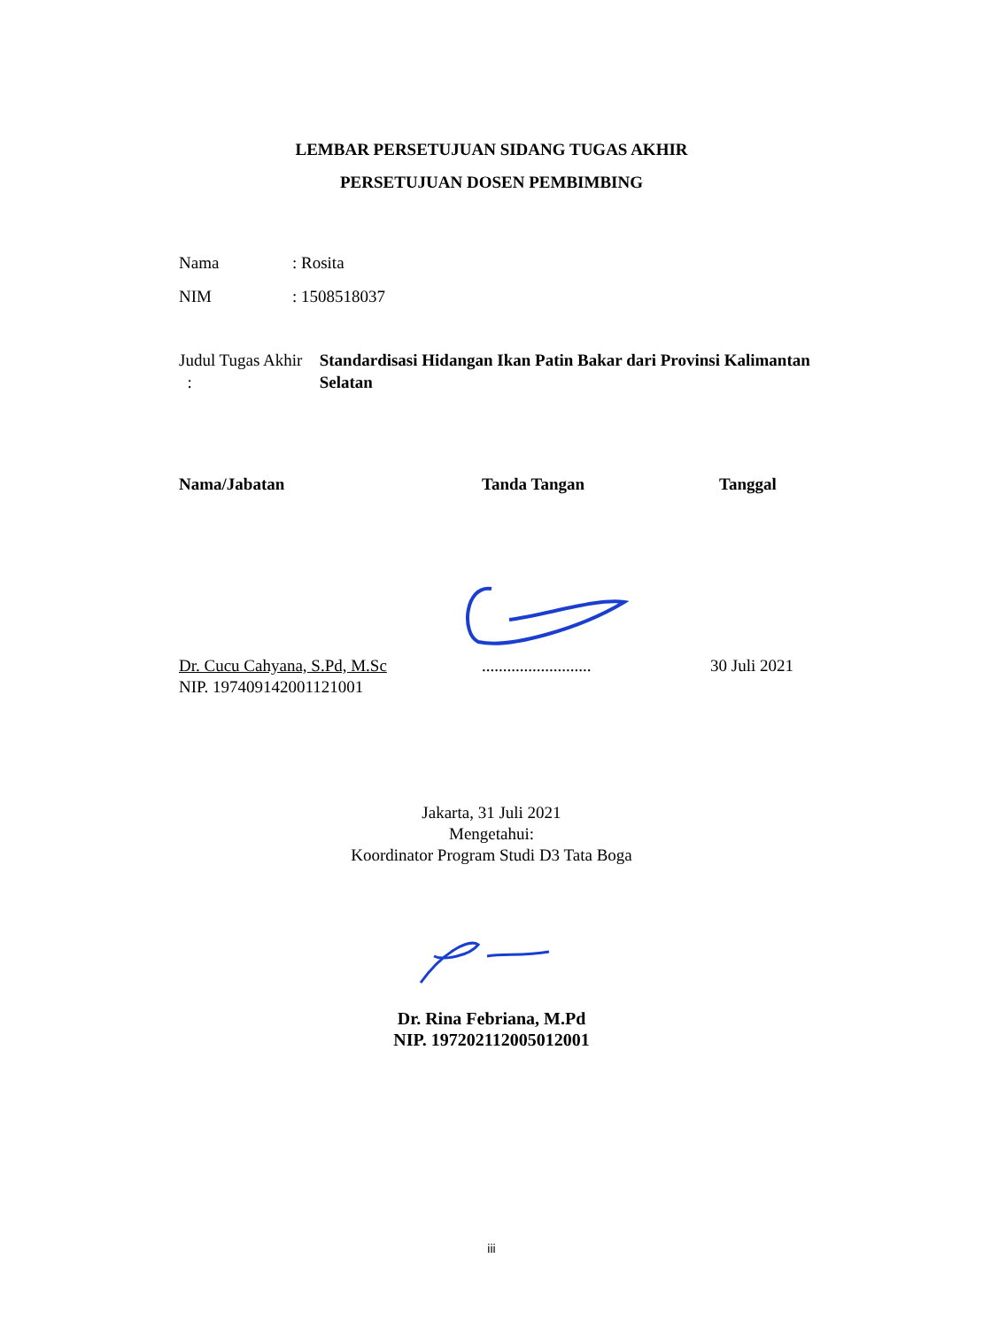LEMBAR PERSETUJUAN SIDANG TUGAS AKHIR
PERSETUJUAN DOSEN PEMBIMBING
Nama: Rosita
NIM: 1508518037
Judul Tugas Akhir :
Standardisasi Hidangan Ikan Patin Bakar dari Provinsi Kalimantan Selatan
Nama/Jabatan Tanda Tangan Tanggal
Dr. Cucu Cahyana, S.Pd, M.Sc
NIP. 197409142001121001
..........................
30 Juli 2021
Jakarta, 31 Juli 2021
Mengetahui:
Koordinator Program Studi D3 Tata Boga
Dr. Rina Febriana, M.Pd
NIP. 197202112005012001
iii